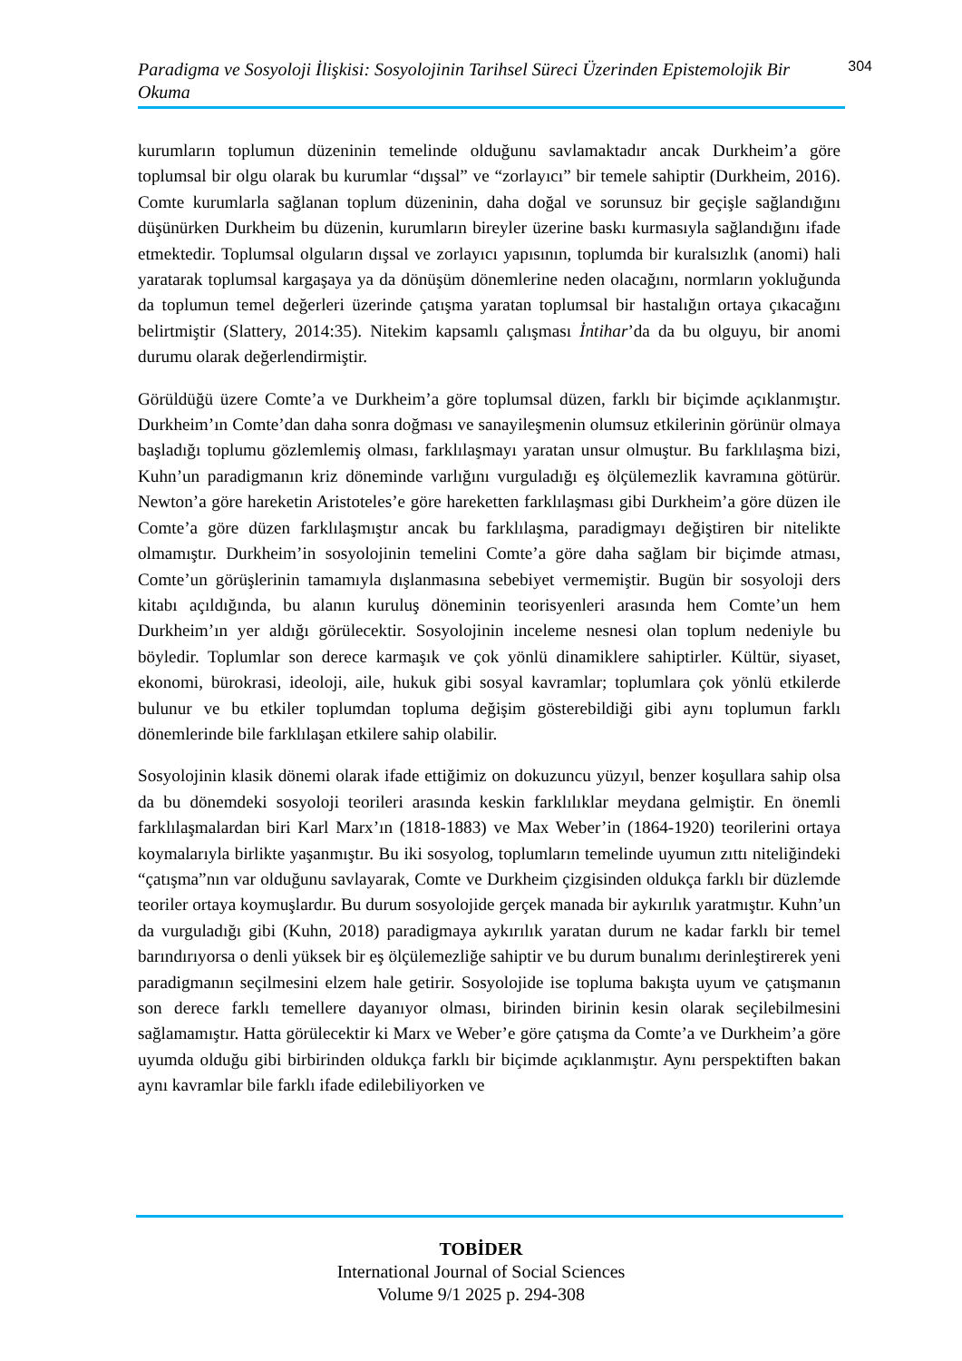Paradigma ve Sosyoloji İlişkisi: Sosyolojinin Tarihsel Süreci Üzerinden Epistemolojik Bir Okuma
304
kurumların toplumun düzeninin temelinde olduğunu savlamaktadır ancak Durkheim’a göre toplumsal bir olgu olarak bu kurumlar “dışsal” ve “zorlayıcı” bir temele sahiptir (Durkheim, 2016). Comte kurumlarla sağlanan toplum düzeninin, daha doğal ve sorunsuz bir geçişle sağlandığını düşünürken Durkheim bu düzenin, kurumların bireyler üzerine baskı kurmasıyla sağlandığını ifade etmektedir. Toplumsal olguların dışsal ve zorlayıcı yapısının, toplumda bir kuralsızlık (anomi) hali yaratarak toplumsal kargaşaya ya da dönüşüm dönemlerine neden olacağını, normların yokluğunda da toplumun temel değerleri üzerinde çatışma yaratan toplumsal bir hastalığın ortaya çıkacağını belirtmiştir (Slattery, 2014:35). Nitekim kapsamlı çalışması İntihar’da da bu olguyu, bir anomi durumu olarak değerlendirmiştir.
Görüldüğü üzere Comte’a ve Durkheim’a göre toplumsal düzen, farklı bir biçimde açıklanmıştır. Durkheim’ın Comte’dan daha sonra doğması ve sanayileşmenin olumsuz etkilerinin görünür olmaya başladığı toplumu gözlemlemiş olması, farklılaşmayı yaratan unsur olmuştur. Bu farklılaşma bizi, Kuhn’un paradigmanın kriz döneminde varlığını vurguladığı eş ölçülemezlik kavramına götürür. Newton’a göre hareketin Aristoteles’e göre hareketten farklılaşması gibi Durkheim’a göre düzen ile Comte’a göre düzen farklılaşmıştır ancak bu farklılaşma, paradigmayı değiştiren bir nitelikte olmamıştır. Durkheim’in sosyolojinin temelini Comte’a göre daha sağlam bir biçimde atması, Comte’un görüşlerinin tamamıyla dışlanmasına sebebiyet vermemiştir. Bugün bir sosyoloji ders kitabı açıldığında, bu alanın kuruluş döneminin teorisyenleri arasında hem Comte’un hem Durkheim’ın yer aldığı görülecektir. Sosyolojinin inceleme nesnesi olan toplum nedeniyle bu böyledir. Toplumlar son derece karmaşık ve çok yönlü dinamiklere sahiptirler. Kültür, siyaset, ekonomi, bürokrasi, ideoloji, aile, hukuk gibi sosyal kavramlar; toplumlara çok yönlü etkilerde bulunur ve bu etkiler toplumdan topluma değişim gösterebildiği gibi aynı toplumun farklı dönemlerinde bile farklılaşan etkilere sahip olabilir.
Sosyolojinin klasik dönemi olarak ifade ettiğimiz on dokuzuncu yüzyıl, benzer koşullara sahip olsa da bu dönemdeki sosyoloji teorileri arasında keskin farklılıklar meydana gelmiştir. En önemli farklılaşmalardan biri Karl Marx’ın (1818-1883) ve Max Weber’in (1864-1920) teorilerini ortaya koymalarıyla birlikte yaşanmıştır. Bu iki sosyolog, toplumların temelinde uyumun zıttı niteliğindeki “çatışma”nın var olduğunu savlayarak, Comte ve Durkheim çizgisinden oldukça farklı bir düzlemde teoriler ortaya koymuşlardır. Bu durum sosyolojide gerçek manada bir aykırılık yaratmıştır. Kuhn’un da vurguladığı gibi (Kuhn, 2018) paradigmaya aykırılık yaratan durum ne kadar farklı bir temel barındırıyorsa o denli yüksek bir eş ölçülemezliğe sahiptir ve bu durum bunalımı derinleştirerek yeni paradigmanın seçilmesini elzem hale getirir. Sosyolojide ise topluma bakışta uyum ve çatışmanın son derece farklı temellere dayanıyor olması, birinden birinin kesin olarak seçilebilmesini sağlamamıştır. Hatta görülecektir ki Marx ve Weber’e göre çatışma da Comte’a ve Durkheim’a göre uyumda olduğu gibi birbirinden oldukça farklı bir biçimde açıklanmıştır. Aynı perspektiften bakan aynı kavramlar bile farklı ifade edilebiliyorken ve
TOBİDER
International Journal of Social Sciences
Volume 9/1 2025 p. 294-308